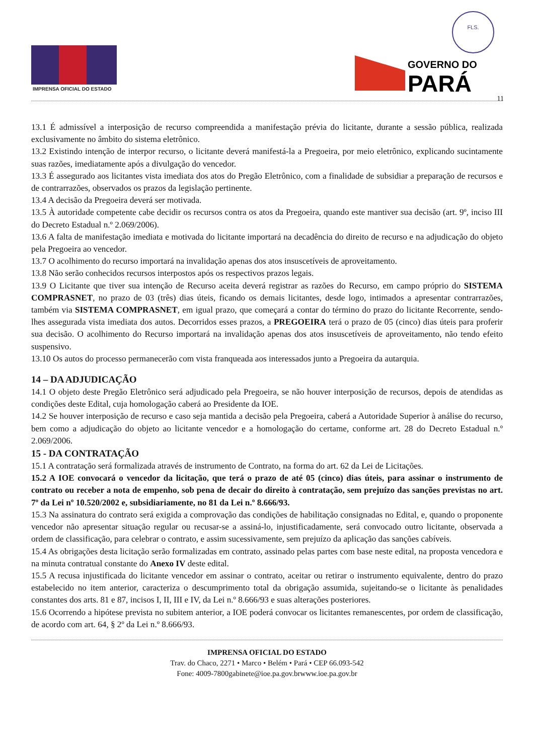FLS.
IMPRENSA OFICIAL DO ESTADO
GOVERNO DO
PARÁ
11
13.1 É admissível a interposição de recurso compreendida a manifestação prévia do licitante, durante a sessão pública, realizada exclusivamente no âmbito do sistema eletrônico.
13.2 Existindo intenção de interpor recurso, o licitante deverá manifestá-la a Pregoeira, por meio eletrônico, explicando sucintamente suas razões, imediatamente após a divulgação do vencedor.
13.3 É assegurado aos licitantes vista imediata dos atos do Pregão Eletrônico, com a finalidade de subsidiar a preparação de recursos e de contrarrazões, observados os prazos da legislação pertinente.
13.4 A decisão da Pregoeira deverá ser motivada.
13.5 À autoridade competente cabe decidir os recursos contra os atos da Pregoeira, quando este mantiver sua decisão (art. 9º, inciso III do Decreto Estadual n.º 2.069/2006).
13.6 A falta de manifestação imediata e motivada do licitante importará na decadência do direito de recurso e na adjudicação do objeto pela Pregoeira ao vencedor.
13.7 O acolhimento do recurso importará na invalidação apenas dos atos insuscetíveis de aproveitamento.
13.8 Não serão conhecidos recursos interpostos após os respectivos prazos legais.
13.9 O Licitante que tiver sua intenção de Recurso aceita deverá registrar as razões do Recurso, em campo próprio do SISTEMA COMPRASNET, no prazo de 03 (três) dias úteis, ficando os demais licitantes, desde logo, intimados a apresentar contrarrazões, também via SISTEMA COMPRASNET, em igual prazo, que começará a contar do término do prazo do licitante Recorrente, sendo-lhes assegurada vista imediata dos autos. Decorridos esses prazos, a PREGOEIRA terá o prazo de 05 (cinco) dias úteis para proferir sua decisão. O acolhimento do Recurso importará na invalidação apenas dos atos insuscetíveis de aproveitamento, não tendo efeito suspensivo.
13.10 Os autos do processo permanecerão com vista franqueada aos interessados junto a Pregoeira da autarquia.
14 – DA ADJUDICAÇÃO
14.1 O objeto deste Pregão Eletrônico será adjudicado pela Pregoeira, se não houver interposição de recursos, depois de atendidas as condições deste Edital, cuja homologação caberá ao Presidente da IOE.
14.2 Se houver interposição de recurso e caso seja mantida a decisão pela Pregoeira, caberá a Autoridade Superior à análise do recurso, bem como a adjudicação do objeto ao licitante vencedor e a homologação do certame, conforme art. 28 do Decreto Estadual n.º 2.069/2006.
15 - DA CONTRATAÇÃO
15.1 A contratação será formalizada através de instrumento de Contrato, na forma do art. 62 da Lei de Licitações.
15.2 A IOE convocará o vencedor da licitação, que terá o prazo de até 05 (cinco) dias úteis, para assinar o instrumento de contrato ou receber a nota de empenho, sob pena de decair do direito à contratação, sem prejuízo das sanções previstas no art. 7º da Lei nº 10.520/2002 e, subsidiariamente, no 81 da Lei n.º 8.666/93.
15.3 Na assinatura do contrato será exigida a comprovação das condições de habilitação consignadas no Edital, e, quando o proponente vencedor não apresentar situação regular ou recusar-se a assiná-lo, injustificadamente, será convocado outro licitante, observada a ordem de classificação, para celebrar o contrato, e assim sucessivamente, sem prejuízo da aplicação das sanções cabíveis.
15.4 As obrigações desta licitação serão formalizadas em contrato, assinado pelas partes com base neste edital, na proposta vencedora e na minuta contratual constante do Anexo IV deste edital.
15.5 A recusa injustificada do licitante vencedor em assinar o contrato, aceitar ou retirar o instrumento equivalente, dentro do prazo estabelecido no item anterior, caracteriza o descumprimento total da obrigação assumida, sujeitando-se o licitante às penalidades constantes dos arts. 81 e 87, incisos I, II, III e IV, da Lei n.º 8.666/93 e suas alterações posteriores.
15.6 Ocorrendo a hipótese prevista no subitem anterior, a IOE poderá convocar os licitantes remanescentes, por ordem de classificação, de acordo com art. 64, § 2º da Lei n.º 8.666/93.
IMPRENSA OFICIAL DO ESTADO
Trav. do Chaco, 2271 • Marco • Belém • Pará • CEP 66.093-542
Fone: 4009-7800gabinete@ioe.pa.gov.brwww.ioe.pa.gov.br